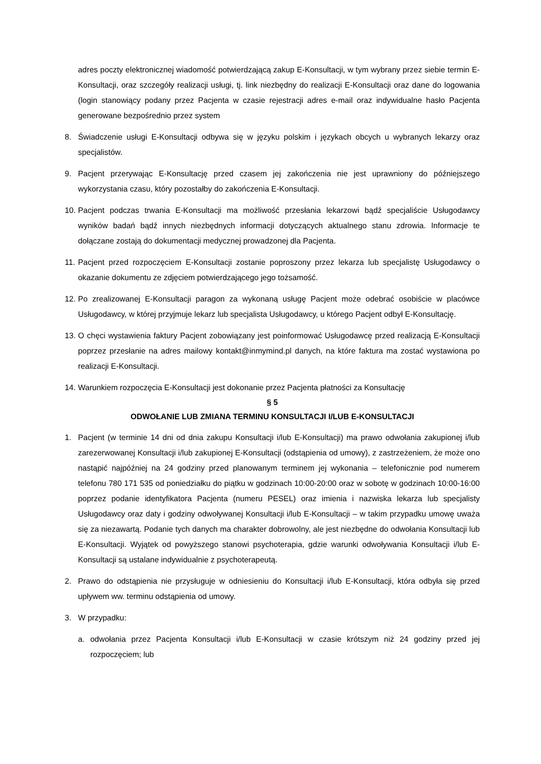adres poczty elektronicznej wiadomość potwierdzającą zakup E-Konsultacji, w tym wybrany przez siebie termin E-Konsultacji, oraz szczegóły realizacji usługi, tj. link niezbędny do realizacji E-Konsultacji oraz dane do logowania (login stanowiący podany przez Pacjenta w czasie rejestracji adres e-mail oraz indywidualne hasło Pacjenta generowane bezpośrednio przez system
8. Świadczenie usługi E-Konsultacji odbywa się w języku polskim i językach obcych u wybranych lekarzy oraz specjalistów.
9. Pacjent przerywając E-Konsultację przed czasem jej zakończenia nie jest uprawniony do późniejszego wykorzystania czasu, który pozostałby do zakończenia E-Konsultacji.
10. Pacjent podczas trwania E-Konsultacji ma możliwość przesłania lekarzowi bądź specjaliście Usługodawcy wyników badań bądź innych niezbędnych informacji dotyczących aktualnego stanu zdrowia. Informacje te dołączane zostają do dokumentacji medycznej prowadzonej dla Pacjenta.
11. Pacjent przed rozpoczęciem E-Konsultacji zostanie poproszony przez lekarza lub specjalistę Usługodawcy o okazanie dokumentu ze zdjęciem potwierdzającego jego tożsamość.
12. Po zrealizowanej E-Konsultacji paragon za wykonaną usługę Pacjent może odebrać osobiście w placówce Usługodawcy, w której przyjmuje lekarz lub specjalista Usługodawcy, u którego Pacjent odbył E-Konsultację.
13. O chęci wystawienia faktury Pacjent zobowiązany jest poinformować Usługodawcę przed realizacją E-Konsultacji poprzez przesłanie na adres mailowy kontakt@inmymind.pl danych, na które faktura ma zostać wystawiona po realizacji E-Konsultacji.
14. Warunkiem rozpoczęcia E-Konsultacji jest dokonanie przez Pacjenta płatności za Konsultację
§ 5
ODWOŁANIE LUB ZMIANA TERMINU KONSULTACJI I/LUB E-KONSULTACJI
1. Pacjent (w terminie 14 dni od dnia zakupu Konsultacji i/lub E-Konsultacji) ma prawo odwołania zakupionej i/lub zarezerwowanej Konsultacji i/lub zakupionej E-Konsultacji (odstąpienia od umowy), z zastrzeżeniem, że może ono nastąpić najpóźniej na 24 godziny przed planowanym terminem jej wykonania – telefonicznie pod numerem telefonu 780 171 535 od poniedziałku do piątku w godzinach 10:00-20:00 oraz w sobotę w godzinach 10:00-16:00 poprzez podanie identyfikatora Pacjenta (numeru PESEL) oraz imienia i nazwiska lekarza lub specjalisty Usługodawcy oraz daty i godziny odwoływanej Konsultacji i/lub E-Konsultacji – w takim przypadku umowę uważa się za niezawartą. Podanie tych danych ma charakter dobrowolny, ale jest niezbędne do odwołania Konsultacji lub E-Konsultacji. Wyjątek od powyższego stanowi psychoterapia, gdzie warunki odwoływania Konsultacji i/lub E-Konsultacji są ustalane indywidualnie z psychoterapeutą.
2. Prawo do odstąpienia nie przysługuje w odniesieniu do Konsultacji i/lub E-Konsultacji, która odbyła się przed upływem ww. terminu odstąpienia od umowy.
3. W przypadku:
a. odwołania przez Pacjenta Konsultacji i/lub E-Konsultacji w czasie krótszym niż 24 godziny przed jej rozpoczęciem; lub